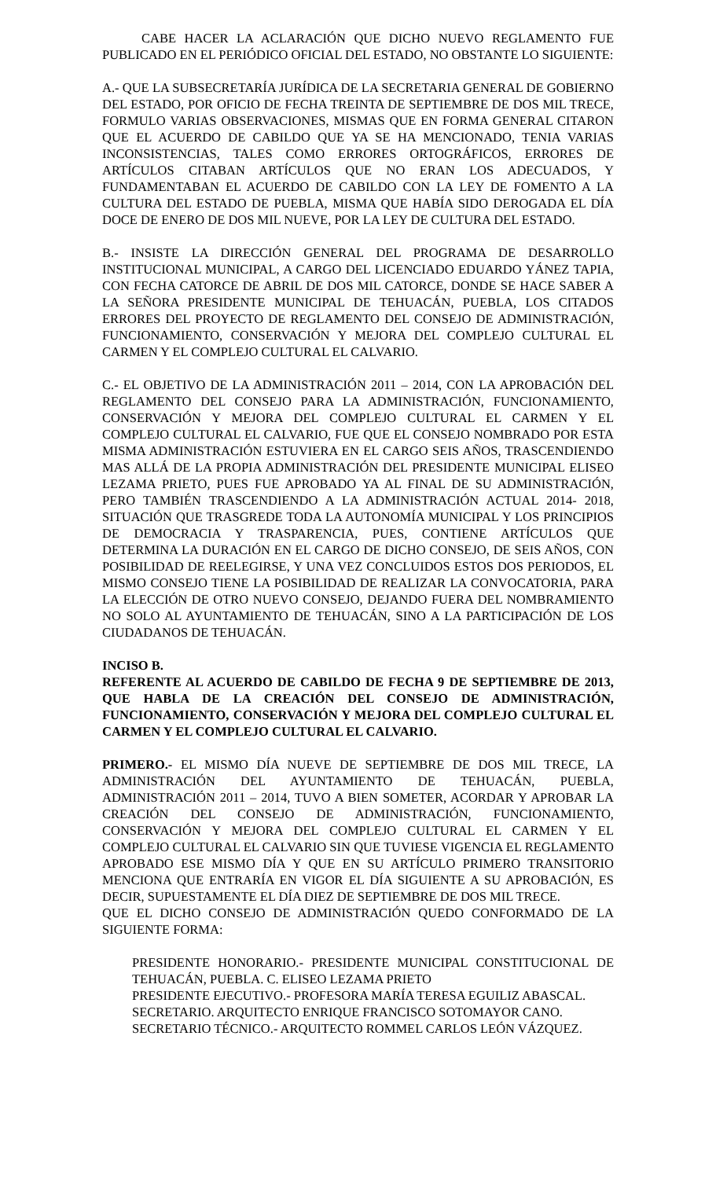CABE HACER LA ACLARACIÓN QUE DICHO NUEVO REGLAMENTO FUE PUBLICADO EN EL PERIÓDICO OFICIAL DEL ESTADO, NO OBSTANTE LO SIGUIENTE:
A.- QUE LA SUBSECRETARÍA JURÍDICA DE LA SECRETARIA GENERAL DE GOBIERNO DEL ESTADO, POR OFICIO DE FECHA TREINTA DE SEPTIEMBRE DE DOS MIL TRECE, FORMULO VARIAS OBSERVACIONES, MISMAS QUE EN FORMA GENERAL CITARON QUE EL ACUERDO DE CABILDO QUE YA SE HA MENCIONADO, TENIA VARIAS INCONSISTENCIAS, TALES COMO ERRORES ORTOGRÁFICOS, ERRORES DE ARTÍCULOS CITABAN ARTÍCULOS QUE NO ERAN LOS ADECUADOS, Y FUNDAMENTABAN EL ACUERDO DE CABILDO CON LA LEY DE FOMENTO A LA CULTURA DEL ESTADO DE PUEBLA, MISMA QUE HABÍA SIDO DEROGADA EL DÍA DOCE DE ENERO DE DOS MIL NUEVE, POR LA LEY DE CULTURA DEL ESTADO.
B.- INSISTE LA DIRECCIÓN GENERAL DEL PROGRAMA DE DESARROLLO INSTITUCIONAL MUNICIPAL, A CARGO DEL LICENCIADO EDUARDO YÁNEZ TAPIA, CON FECHA CATORCE DE ABRIL DE DOS MIL CATORCE, DONDE SE HACE SABER A LA SEÑORA PRESIDENTE MUNICIPAL DE TEHUACÁN, PUEBLA, LOS CITADOS ERRORES DEL PROYECTO DE REGLAMENTO DEL CONSEJO DE ADMINISTRACIÓN, FUNCIONAMIENTO, CONSERVACIÓN Y MEJORA DEL COMPLEJO CULTURAL EL CARMEN Y EL COMPLEJO CULTURAL EL CALVARIO.
C.- EL OBJETIVO DE LA ADMINISTRACIÓN 2011 – 2014, CON LA APROBACIÓN DEL REGLAMENTO DEL CONSEJO PARA LA ADMINISTRACIÓN, FUNCIONAMIENTO, CONSERVACIÓN Y MEJORA DEL COMPLEJO CULTURAL EL CARMEN Y EL COMPLEJO CULTURAL EL CALVARIO, FUE QUE EL CONSEJO NOMBRADO POR ESTA MISMA ADMINISTRACIÓN ESTUVIERA EN EL CARGO SEIS AÑOS, TRASCENDIENDO MAS ALLÁ DE LA PROPIA ADMINISTRACIÓN DEL PRESIDENTE MUNICIPAL ELISEO LEZAMA PRIETO, PUES FUE APROBADO YA AL FINAL DE SU ADMINISTRACIÓN, PERO TAMBIÉN TRASCENDIENDO A LA ADMINISTRACIÓN ACTUAL 2014- 2018, SITUACIÓN QUE TRASGREDE TODA LA AUTONOMÍA MUNICIPAL Y LOS PRINCIPIOS DE DEMOCRACIA Y TRASPARENCIA, PUES, CONTIENE ARTÍCULOS QUE DETERMINA LA DURACIÓN EN EL CARGO DE DICHO CONSEJO, DE SEIS AÑOS, CON POSIBILIDAD DE REELEGIRSE, Y UNA VEZ CONCLUIDOS ESTOS DOS PERIODOS, EL MISMO CONSEJO TIENE LA POSIBILIDAD DE REALIZAR LA CONVOCATORIA, PARA LA ELECCIÓN DE OTRO NUEVO CONSEJO, DEJANDO FUERA DEL NOMBRAMIENTO NO SOLO AL AYUNTAMIENTO DE TEHUACÁN, SINO A LA PARTICIPACIÓN DE LOS CIUDADANOS DE TEHUACÁN.
INCISO B.
REFERENTE AL ACUERDO DE CABILDO DE FECHA 9 DE SEPTIEMBRE DE 2013, QUE HABLA DE LA CREACIÓN DEL CONSEJO DE ADMINISTRACIÓN, FUNCIONAMIENTO, CONSERVACIÓN Y MEJORA DEL COMPLEJO CULTURAL EL CARMEN Y EL COMPLEJO CULTURAL EL CALVARIO.
PRIMERO.- EL MISMO DÍA NUEVE DE SEPTIEMBRE DE DOS MIL TRECE, LA ADMINISTRACIÓN DEL AYUNTAMIENTO DE TEHUACÁN, PUEBLA, ADMINISTRACIÓN 2011 – 2014, TUVO A BIEN SOMETER, ACORDAR Y APROBAR LA CREACIÓN DEL CONSEJO DE ADMINISTRACIÓN, FUNCIONAMIENTO, CONSERVACIÓN Y MEJORA DEL COMPLEJO CULTURAL EL CARMEN Y EL COMPLEJO CULTURAL EL CALVARIO SIN QUE TUVIESE VIGENCIA EL REGLAMENTO APROBADO ESE MISMO DÍA Y QUE EN SU ARTÍCULO PRIMERO TRANSITORIO MENCIONA QUE ENTRARÍA EN VIGOR EL DÍA SIGUIENTE A SU APROBACIÓN, ES DECIR, SUPUESTAMENTE EL DÍA DIEZ DE SEPTIEMBRE DE DOS MIL TRECE.
QUE EL DICHO CONSEJO DE ADMINISTRACIÓN QUEDO CONFORMADO DE LA SIGUIENTE FORMA:
PRESIDENTE HONORARIO.- PRESIDENTE MUNICIPAL CONSTITUCIONAL DE TEHUACÁN, PUEBLA. C. ELISEO LEZAMA PRIETO
PRESIDENTE EJECUTIVO.- PROFESORA MARÍA TERESA EGUILIZ ABASCAL.
SECRETARIO. ARQUITECTO ENRIQUE FRANCISCO SOTOMAYOR CANO.
SECRETARIO TÉCNICO.- ARQUITECTO ROMMEL CARLOS LEÓN VÁZQUEZ.